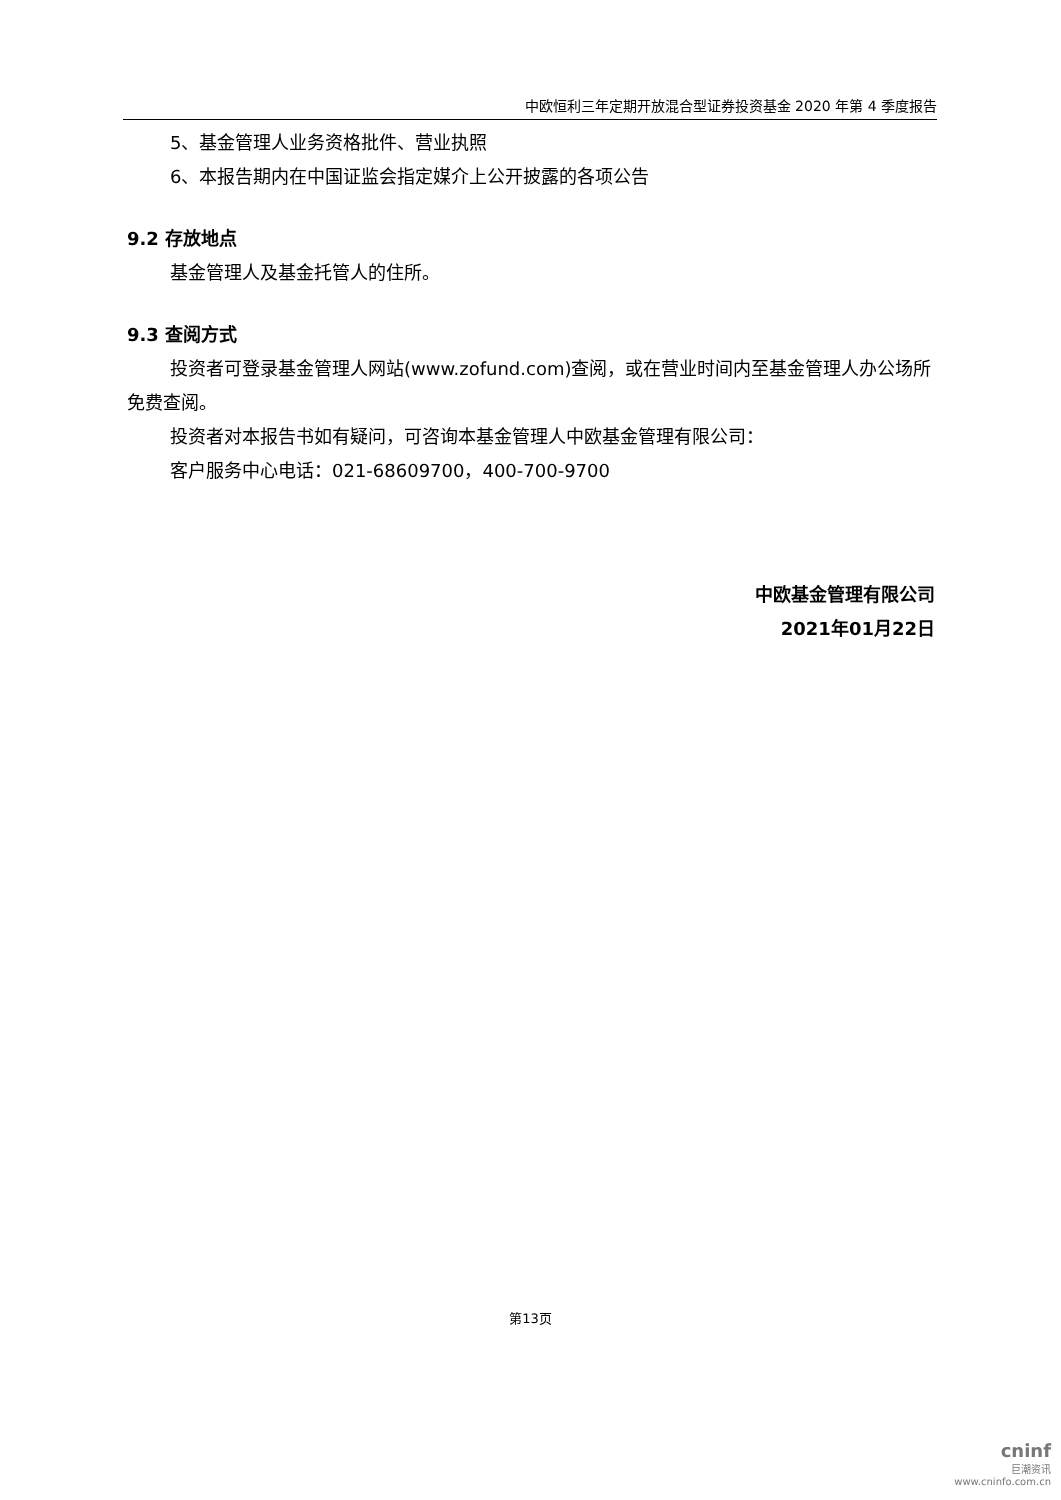中欧恒利三年定期开放混合型证券投资基金 2020 年第 4 季度报告
5、基金管理人业务资格批件、营业执照
6、本报告期内在中国证监会指定媒介上公开披露的各项公告
9.2 存放地点
基金管理人及基金托管人的住所。
9.3 查阅方式
投资者可登录基金管理人网站(www.zofund.com)查阅，或在营业时间内至基金管理人办公场所免费查阅。
投资者对本报告书如有疑问，可咨询本基金管理人中欧基金管理有限公司：
客户服务中心电话：021-68609700，400-700-9700
中欧基金管理有限公司
2021年01月22日
第13页
cninf
巨潮资讯
www.cninfo.com.cn